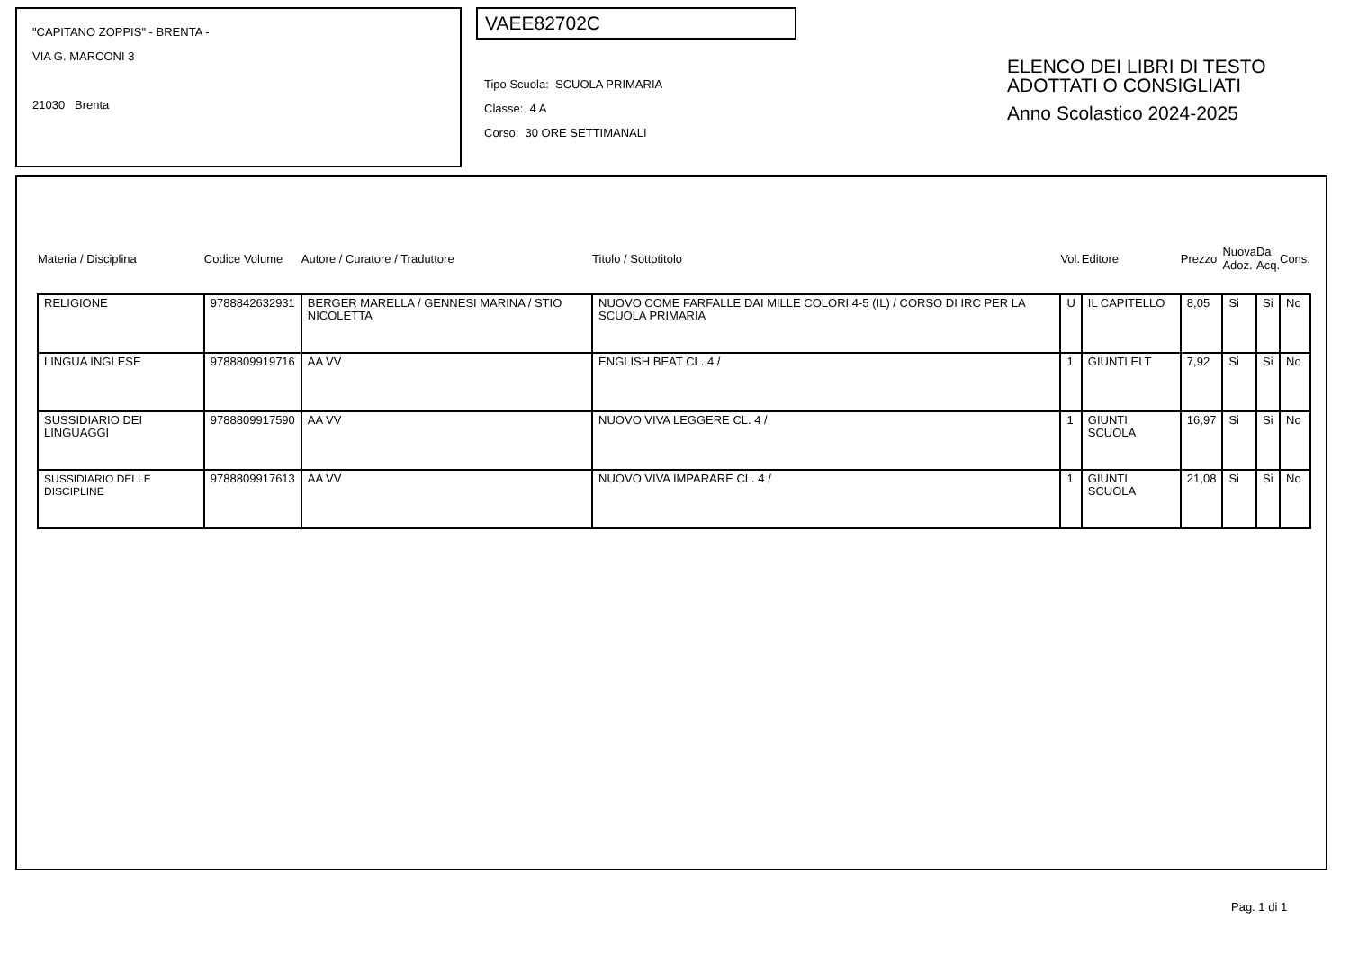"CAPITANO ZOPPIS" - BRENTA -
VIA G. MARCONI 3
21030 Brenta
VAEE82702C
Tipo Scuola: SCUOLA PRIMARIA
Classe: 4 A
Corso: 30 ORE SETTIMANALI
ELENCO DEI LIBRI DI TESTO
ADOTTATI O CONSIGLIATI
Anno Scolastico 2024-2025
| Materia / Disciplina | Codice Volume | Autore / Curatore / Traduttore | Titolo / Sottotitolo | Vol. | Editore | Prezzo | Nuova Adoz. | Da Acq. | Cons. |
| --- | --- | --- | --- | --- | --- | --- | --- | --- | --- |
| RELIGIONE | 9788842632931 | BERGER MARELLA / GENNESI MARINA / STIO NICOLETTA | NUOVO COME FARFALLE DAI MILLE COLORI 4-5 (IL) / CORSO DI IRC PER LA SCUOLA PRIMARIA | U | IL CAPITELLO | 8,05 | Si | Si | No |
| LINGUA INGLESE | 9788809919716 | AA VV | ENGLISH BEAT CL. 4 / | 1 | GIUNTI ELT | 7,92 | Si | Si | No |
| SUSSIDIARIO DEI LINGUAGGI | 9788809917590 | AA VV | NUOVO VIVA LEGGERE CL. 4 / | 1 | GIUNTI SCUOLA | 16,97 | Si | Si | No |
| SUSSIDIARIO DELLE DISCIPLINE | 9788809917613 | AA VV | NUOVO VIVA IMPARARE CL. 4 / | 1 | GIUNTI SCUOLA | 21,08 | Si | Si | No |
Pag. 1 di 1